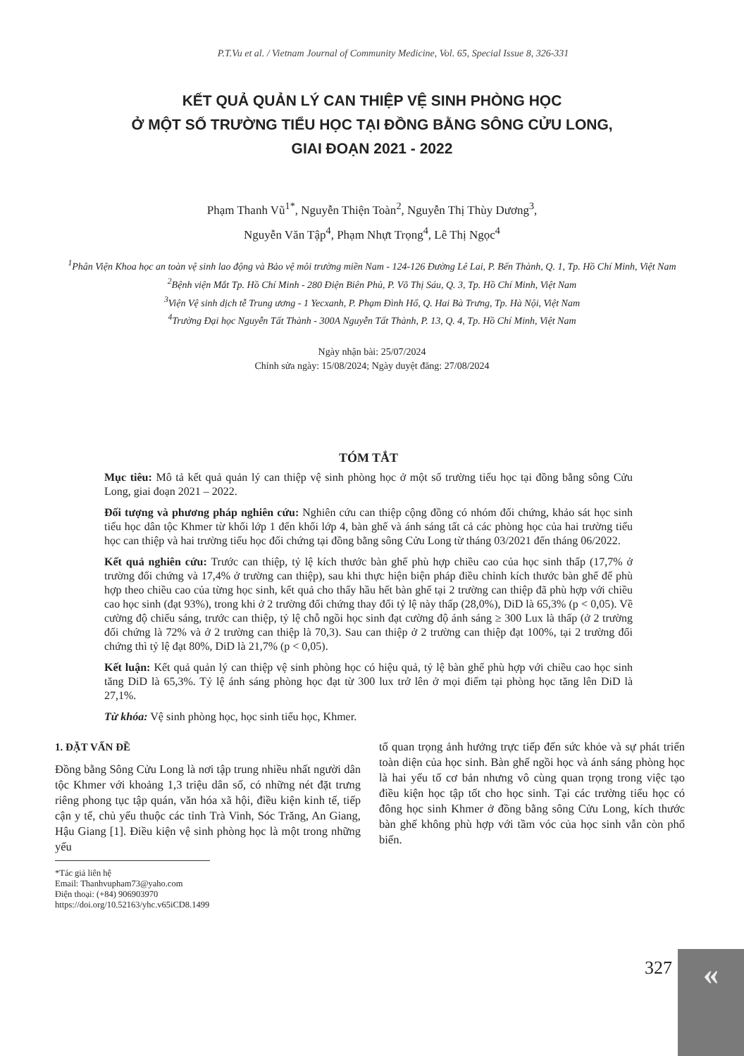P.T.Vu et al. / Vietnam Journal of Community Medicine, Vol. 65, Special Issue 8, 326-331
KẾT QUẢ QUẢN LÝ CAN THIỆP VỆ SINH PHÒNG HỌC
Ở MỘT SỐ TRƯỜNG TIỂU HỌC TẠI ĐỒNG BẰNG SÔNG CỬU LONG,
GIAI ĐOẠN 2021 - 2022
Phạm Thanh Vũ<sup>1*</sup>, Nguyễn Thiện Toàn<sup>2</sup>, Nguyễn Thị Thùy Dương<sup>3</sup>,
Nguyễn Văn Tập<sup>4</sup>, Phạm Nhựt Trọng<sup>4</sup>, Lê Thị Ngọc<sup>4</sup>
<sup>1</sup> Phân Viện Khoa học an toàn vệ sinh lao động và Bảo vệ môi trường miền Nam - 124-126 Đường Lê Lai, P. Bến Thành, Q. 1, Tp. Hồ Chí Minh, Việt Nam
<sup>2</sup> Bệnh viện Mắt Tp. Hồ Chí Minh - 280 Điện Biên Phủ, P. Võ Thị Sáu, Q. 3, Tp. Hồ Chí Minh, Việt Nam
<sup>3</sup> Viện Vệ sinh dịch tễ Trung ương - 1 Yecxanh, P. Phạm Đình Hổ, Q. Hai Bà Trưng, Tp. Hà Nội, Việt Nam
<sup>4</sup> Trường Đại học Nguyễn Tất Thành - 300A Nguyễn Tất Thành, P. 13, Q. 4, Tp. Hồ Chí Minh, Việt Nam
Ngày nhận bài: 25/07/2024
Chỉnh sửa ngày: 15/08/2024; Ngày duyệt đăng: 27/08/2024
TÓM TẮT
Mục tiêu: Mô tả kết quả quản lý can thiệp vệ sinh phòng học ở một số trường tiểu học tại đồng bằng sông Cửu Long, giai đoạn 2021 – 2022.
Đối tượng và phương pháp nghiên cứu: Nghiên cứu can thiệp cộng đồng có nhóm đối chứng, khảo sát học sinh tiểu học dân tộc Khmer từ khối lớp 1 đến khối lớp 4, bàn ghế và ánh sáng tất cả các phòng học của hai trường tiểu học can thiệp và hai trường tiểu học đối chứng tại đồng bằng sông Cửu Long từ tháng 03/2021 đến tháng 06/2022.
Kết quả nghiên cứu: Trước can thiệp, tỷ lệ kích thước bàn ghế phù hợp chiều cao của học sinh thấp (17,7% ở trường đối chứng và 17,4% ở trường can thiệp), sau khi thực hiện biện pháp điều chỉnh kích thước bàn ghế để phù hợp theo chiều cao của từng học sinh, kết quả cho thấy hầu hết bàn ghế tại 2 trường can thiệp đã phù hợp với chiều cao học sinh (đạt 93%), trong khi ở 2 trường đối chứng thay đổi tỷ lệ này thấp (28,0%), DiD là 65,3% (p < 0,05). Về cường độ chiếu sáng, trước can thiệp, tỷ lệ chỗ ngồi học sinh đạt cường độ ánh sáng ≥ 300 Lux là thấp (ở 2 trường đối chứng là 72% và ở 2 trường can thiệp là 70,3). Sau can thiệp ở 2 trường can thiệp đạt 100%, tại 2 trường đối chứng thì tỷ lệ đạt 80%, DiD là 21,7% (p < 0,05).
Kết luận: Kết quả quản lý can thiệp vệ sinh phòng học có hiệu quả, tỷ lệ bàn ghế phù hợp với chiều cao học sinh tăng DiD là 65,3%. Tỷ lệ ánh sáng phòng học đạt từ 300 lux trở lên ở mọi điểm tại phòng học tăng lên DiD là 27,1%.
Từ khóa: Vệ sinh phòng học, học sinh tiểu học, Khmer.
1. ĐẶT VẤN ĐỀ
Đồng bằng Sông Cửu Long là nơi tập trung nhiều nhất người dân tộc Khmer với khoảng 1,3 triệu dân số, có những nét đặt trưng riêng phong tục tập quán, văn hóa xã hội, điều kiện kinh tế, tiếp cận y tế, chủ yếu thuộc các tỉnh Trà Vinh, Sóc Trăng, An Giang, Hậu Giang [1]. Điều kiện vệ sinh phòng học là một trong những yếu
tố quan trọng ảnh hưởng trực tiếp đến sức khỏe và sự phát triển toàn diện của học sinh. Bàn ghế ngồi học và ánh sáng phòng học là hai yếu tố cơ bản nhưng vô cùng quan trọng trong việc tạo điều kiện học tập tốt cho học sinh. Tại các trường tiểu học có đông học sinh Khmer ở đồng bằng sông Cửu Long, kích thước bàn ghế không phù hợp với tầm vóc của học sinh vẫn còn phổ biến.
*Tác giả liên hệ
Email: Thanhvupham73@yaho.com
Điện thoại: (+84) 906903970
https://doi.org/10.52163/yhc.v65iCD8.1499
327 «